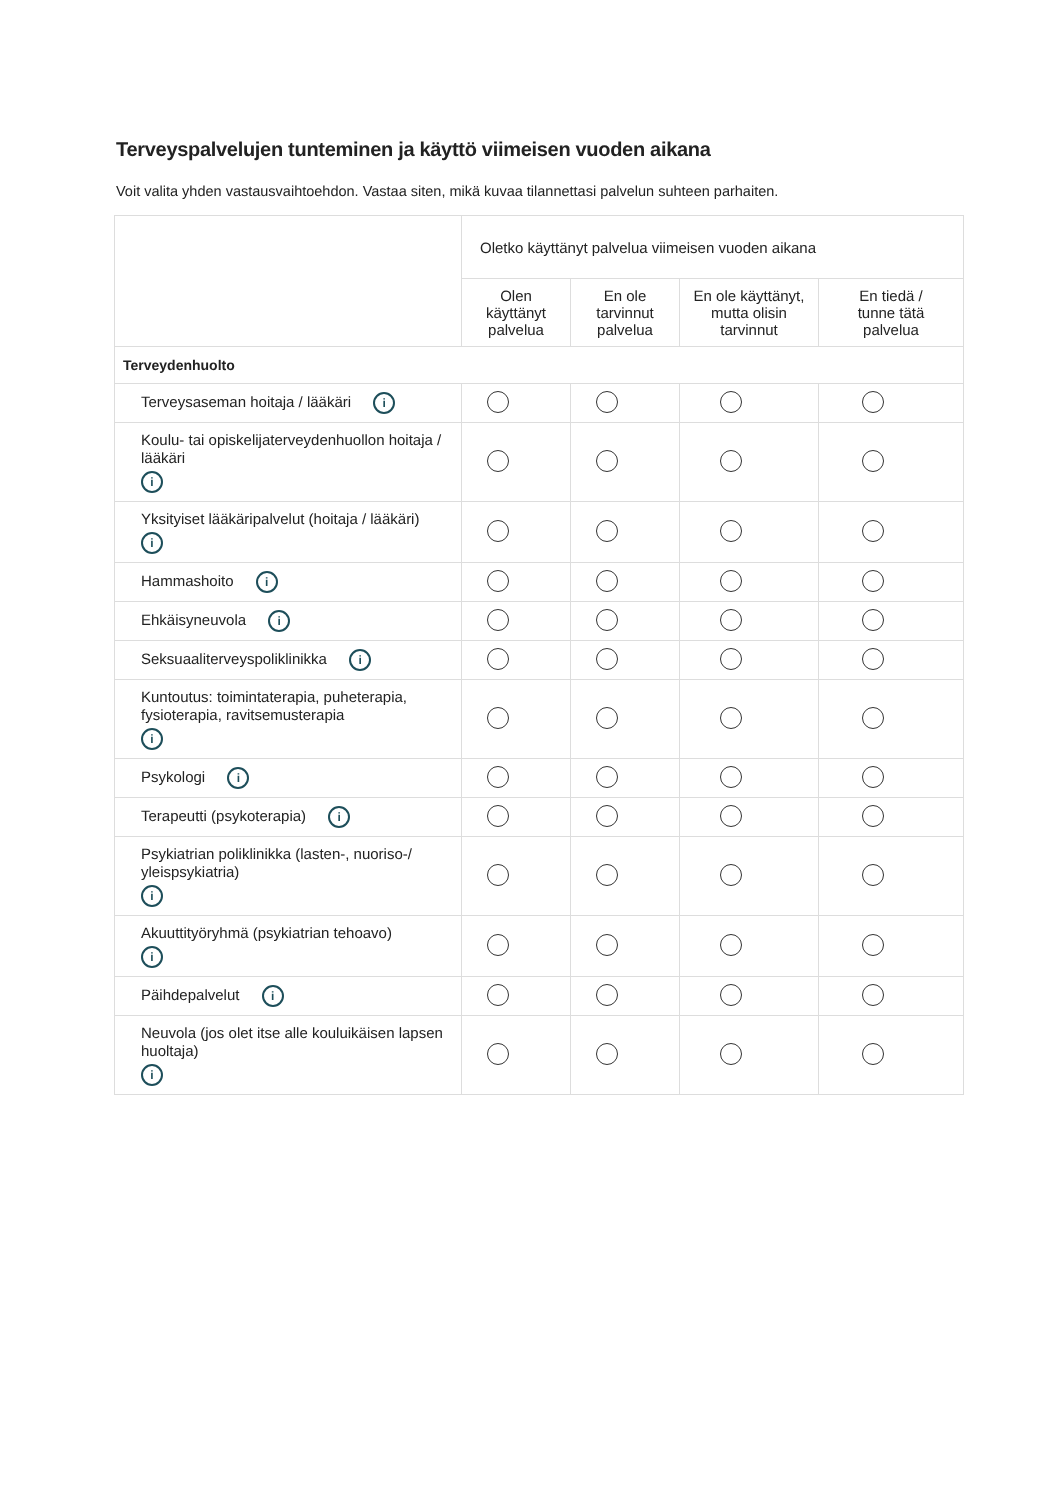Terveyspalvelujen tunteminen ja käyttö viimeisen vuoden aikana
Voit valita yhden vastausvaihtoehdon. Vastaa siten, mikä kuvaa tilannettasi palvelun suhteen parhaiten.
| | Oletko käyttänyt palvelua viimeisen vuoden aikana | | | |
| | Olen käyttänyt palvelua | En ole tarvinnut palvelua | En ole käyttänyt, mutta olisin tarvinnut | En tiedä / tunne tätä palvelua |
| Terveydenhuolto | | | | |
| Terveysaseman hoitaja / lääkäri i | | | | |
| Koulu- tai opiskelijaterveydenhuollon hoitaja / lääkäri i | | | | |
| Yksityiset lääkäripalvelut (hoitaja / lääkäri) i | | | | |
| Hammashoito i | | | | |
| Ehkäisyneuvola i | | | | |
| Seksuaaliterveyspoliklinikka i | | | | |
| Kuntoutus: toimintaterapia, puheterapia, fysioterapia, ravitsemusterapia i | | | | |
| Psykologi i | | | | |
| Terapeutti (psykoterapia) i | | | | |
| Psykiatrian poliklinikka (lasten-, nuoriso-/ yleispsykiatria) i | | | | |
| Akuuttityöryhmä (psykiatrian tehoavo) i | | | | |
| Päihdepalvelut i | | | | |
| Neuvola (jos olet itse alle kouluikäisen lapsen huoltaja) i | | | | |